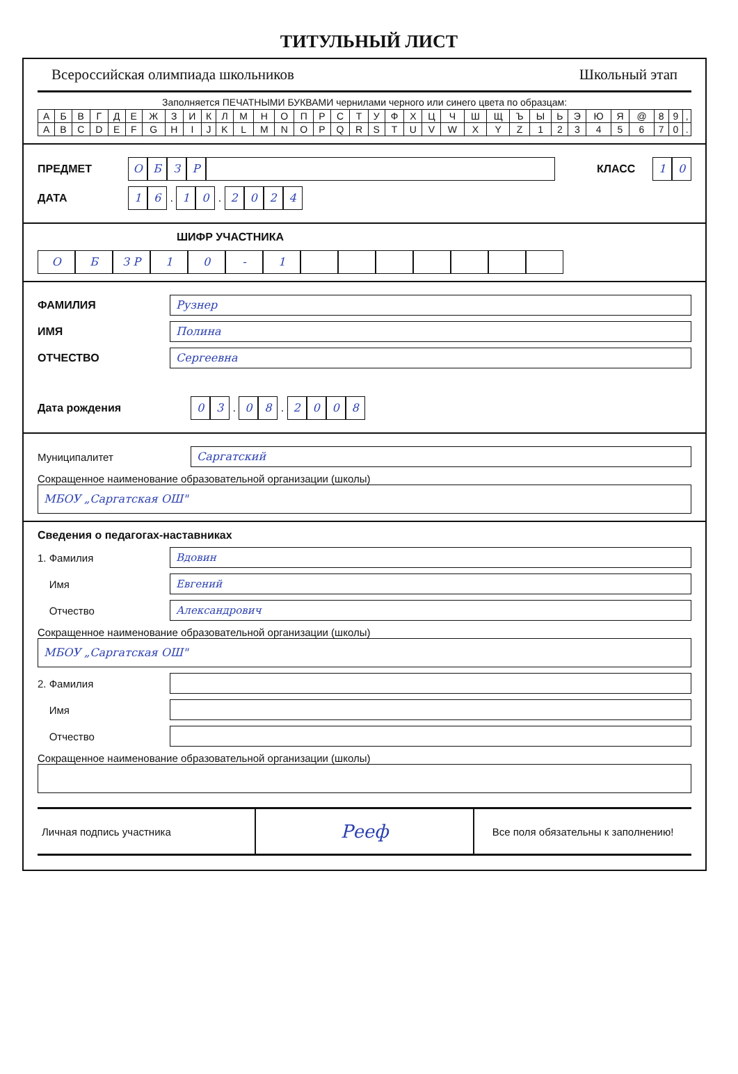ТИТУЛЬНЫЙ ЛИСТ
Всероссийская олимпиада школьников Школьный этап
Заполняется ПЕЧАТНЫМИ БУКВАМИ чернилами черного или синего цвета по образцам:
| А | Б | В | Г | Д | Е | Ж | З | И | К | Л | М | Н | О | П | Р | С | Т | У | Ф | Х | Ц | Ч | Ш | Щ | Ъ | Ы | Ь | Э | Ю | Я | @ | 8 | 9 | , |
| A | B | C | D | E | F | G | H | I | J | K | L | M | N | O | P | Q | R | S | T | U | V | W | X | Y | Z | 1 | 2 | 3 | 4 | 5 | 6 | 7 | 0 | . |
ПРЕДМЕТ ОБЗР КЛАСС 10
ДАТА 16 . 10 . 2024
ШИФР УЧАСТНИКА
О Б З Р 10 - 1
ФАМИЛИЯ Рузнер
ИМЯ Полина
ОТЧЕСТВО Сергеевна
Дата рождения 03 . 08 . 2008
Муниципалитет Саргатский
Сокращенное наименование образовательной организации (школы)
МБОУ „Саргатская ОШ"
Сведения о педагогах-наставниках
1. Фамилия Вдовин
Имя Евгений
Отчество Александрович
Сокращенное наименование образовательной организации (школы)
МБОУ „Саргатская ОШ"
2. Фамилия
Имя
Отчество
Сокращенное наименование образовательной организации (школы)
Личная подпись участника
Рееф
Все поля обязательны к заполнению!